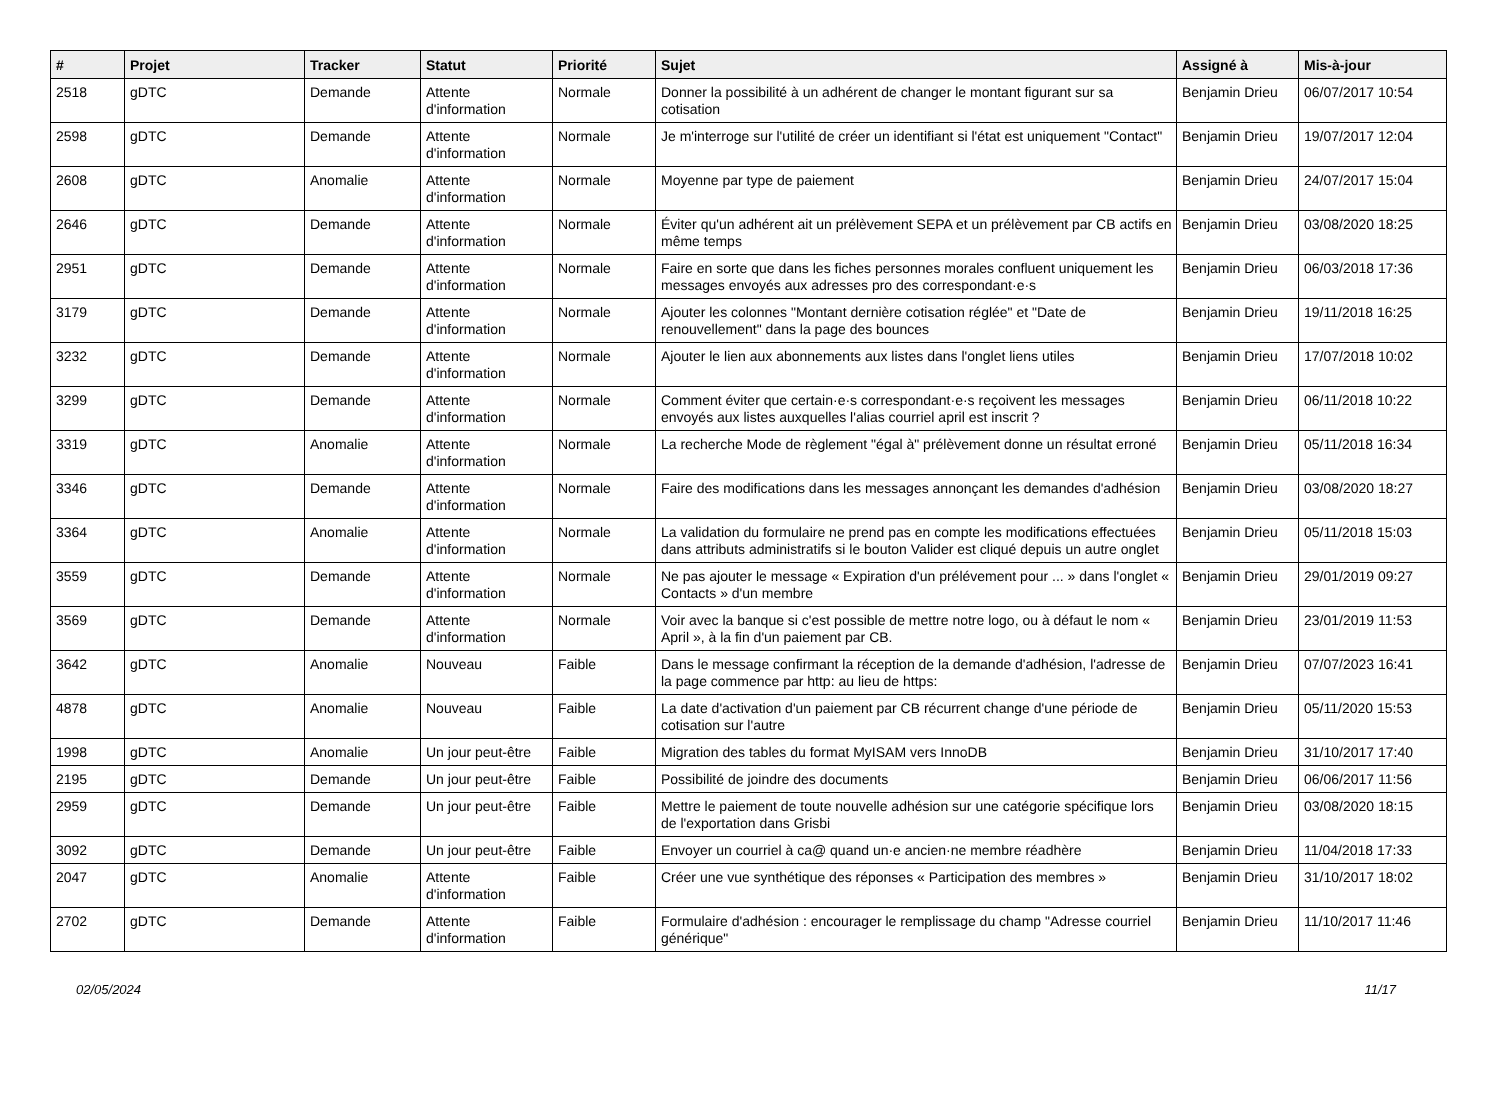| # | Projet | Tracker | Statut | Priorité | Sujet | Assigné à | Mis-à-jour |
| --- | --- | --- | --- | --- | --- | --- | --- |
| 2518 | gDTC | Demande | Attente d'information | Normale | Donner la possibilité à un adhérent de changer le montant figurant sur sa cotisation | Benjamin Drieu | 06/07/2017 10:54 |
| 2598 | gDTC | Demande | Attente d'information | Normale | Je m'interroge sur l'utilité de créer un identifiant si l'état est uniquement "Contact" | Benjamin Drieu | 19/07/2017 12:04 |
| 2608 | gDTC | Anomalie | Attente d'information | Normale | Moyenne par type de paiement | Benjamin Drieu | 24/07/2017 15:04 |
| 2646 | gDTC | Demande | Attente d'information | Normale | Éviter qu'un adhérent ait un prélèvement SEPA et un prélèvement par CB actifs en même temps | Benjamin Drieu | 03/08/2020 18:25 |
| 2951 | gDTC | Demande | Attente d'information | Normale | Faire en sorte que dans les fiches personnes morales confluent uniquement les messages envoyés aux adresses pro des correspondant·e·s | Benjamin Drieu | 06/03/2018 17:36 |
| 3179 | gDTC | Demande | Attente d'information | Normale | Ajouter les colonnes "Montant dernière cotisation réglée" et "Date de renouvellement" dans la page des bounces | Benjamin Drieu | 19/11/2018 16:25 |
| 3232 | gDTC | Demande | Attente d'information | Normale | Ajouter le lien aux abonnements aux listes dans l'onglet liens utiles | Benjamin Drieu | 17/07/2018 10:02 |
| 3299 | gDTC | Demande | Attente d'information | Normale | Comment éviter que certain·e·s correspondant·e·s reçoivent les messages envoyés aux listes auxquelles l'alias courriel april est inscrit ? | Benjamin Drieu | 06/11/2018 10:22 |
| 3319 | gDTC | Anomalie | Attente d'information | Normale | La recherche Mode de règlement "égal à" prélèvement donne un résultat erroné | Benjamin Drieu | 05/11/2018 16:34 |
| 3346 | gDTC | Demande | Attente d'information | Normale | Faire des modifications dans les messages annonçant les demandes d'adhésion | Benjamin Drieu | 03/08/2020 18:27 |
| 3364 | gDTC | Anomalie | Attente d'information | Normale | La validation du formulaire ne prend pas en compte les modifications effectuées dans attributs administratifs si le bouton Valider est cliqué depuis un autre onglet | Benjamin Drieu | 05/11/2018 15:03 |
| 3559 | gDTC | Demande | Attente d'information | Normale | Ne pas ajouter le message « Expiration d'un prélévement pour ... » dans l'onglet « Contacts » d'un membre | Benjamin Drieu | 29/01/2019 09:27 |
| 3569 | gDTC | Demande | Attente d'information | Normale | Voir avec la banque si c'est possible de mettre notre logo, ou à défaut le nom « April », à la fin d'un paiement par CB. | Benjamin Drieu | 23/01/2019 11:53 |
| 3642 | gDTC | Anomalie | Nouveau | Faible | Dans le message confirmant la réception de la demande d'adhésion, l'adresse de la page commence par http: au lieu de https: | Benjamin Drieu | 07/07/2023 16:41 |
| 4878 | gDTC | Anomalie | Nouveau | Faible | La date d'activation d'un paiement par CB récurrent change d'une période de cotisation sur l'autre | Benjamin Drieu | 05/11/2020 15:53 |
| 1998 | gDTC | Anomalie | Un jour peut-être | Faible | Migration des tables du format MyISAM vers InnoDB | Benjamin Drieu | 31/10/2017 17:40 |
| 2195 | gDTC | Demande | Un jour peut-être | Faible | Possibilité de joindre des documents | Benjamin Drieu | 06/06/2017 11:56 |
| 2959 | gDTC | Demande | Un jour peut-être | Faible | Mettre le paiement de toute nouvelle adhésion sur une catégorie spécifique lors de l'exportation dans Grisbi | Benjamin Drieu | 03/08/2020 18:15 |
| 3092 | gDTC | Demande | Un jour peut-être | Faible | Envoyer un courriel à ca@ quand un·e ancien·ne membre réadhère | Benjamin Drieu | 11/04/2018 17:33 |
| 2047 | gDTC | Anomalie | Attente d'information | Faible | Créer une vue synthétique des réponses « Participation des membres » | Benjamin Drieu | 31/10/2017 18:02 |
| 2702 | gDTC | Demande | Attente d'information | Faible | Formulaire d'adhésion : encourager le remplissage du champ "Adresse courriel générique" | Benjamin Drieu | 11/10/2017 11:46 |
02/05/2024 11/17